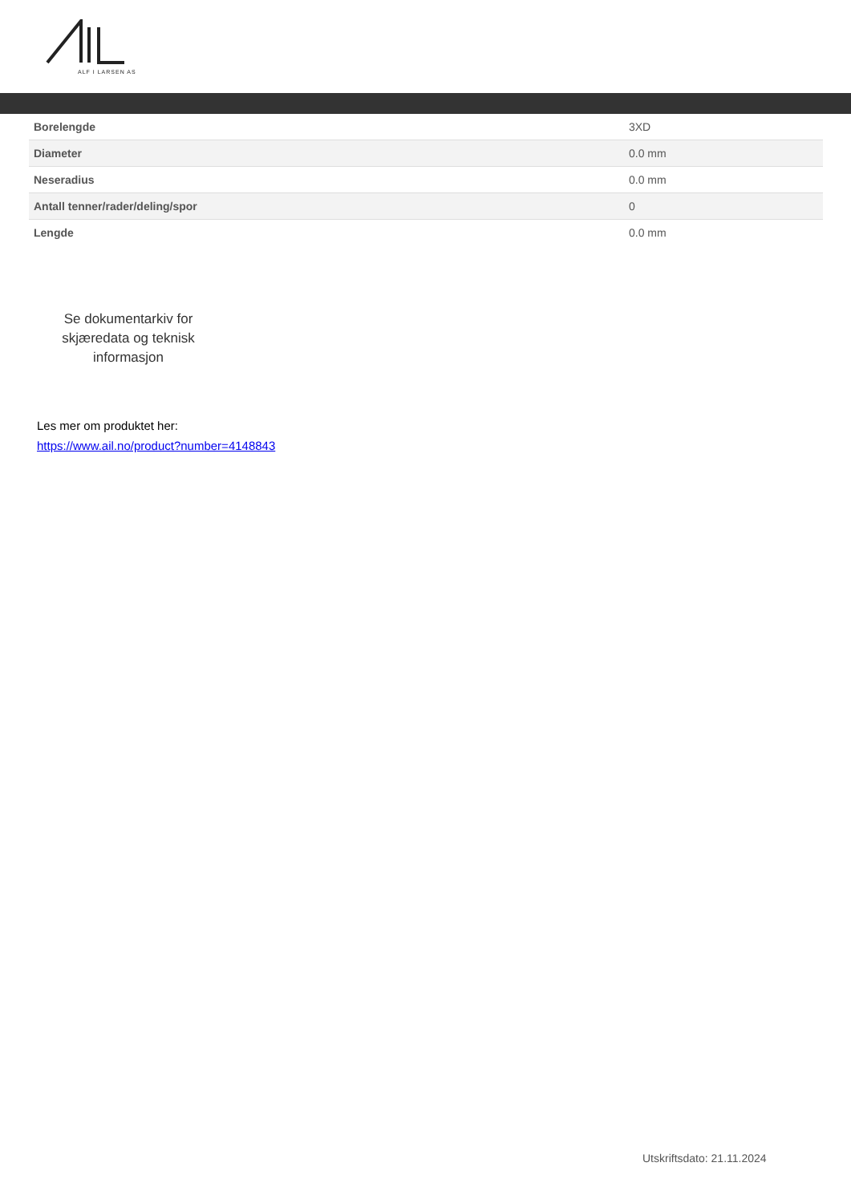ALF I LARSEN AS
| Borelengde | 3XD |
| Diameter | 0.0 mm |
| Neseradius | 0.0 mm |
| Antall tenner/rader/deling/spor | 0 |
| Lengde | 0.0 mm |
Se dokumentarkiv for skjæredata og teknisk informasjon
Les mer om produktet her:
https://www.ail.no/product?number=4148843
Utskriftsdato: 21.11.2024